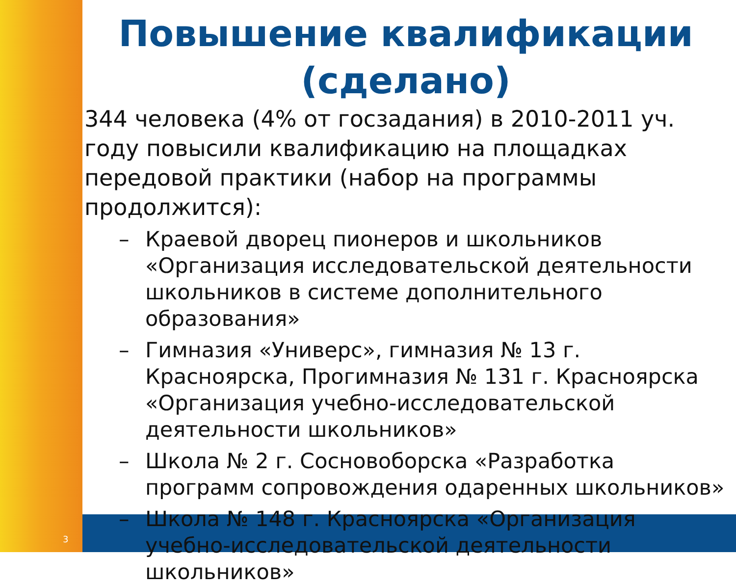Повышение квалификации (сделано)
344 человека (4% от госзадания) в 2010-2011 уч. году повысили квалификацию на площадках передовой практики (набор на программы продолжится):
– Краевой дворец пионеров и школьников «Организация исследовательской деятельности школьников в системе дополнительного образования»
– Гимназия «Универс», гимназия № 13 г. Красноярска, Прогимназия № 131 г. Красноярска «Организация учебно-исследовательской деятельности школьников»
– Школа № 2 г. Сосновоборска «Разработка программ сопровождения одаренных школьников»
– Школа № 148 г. Красноярска «Организация учебно-исследовательской деятельности школьников»
3